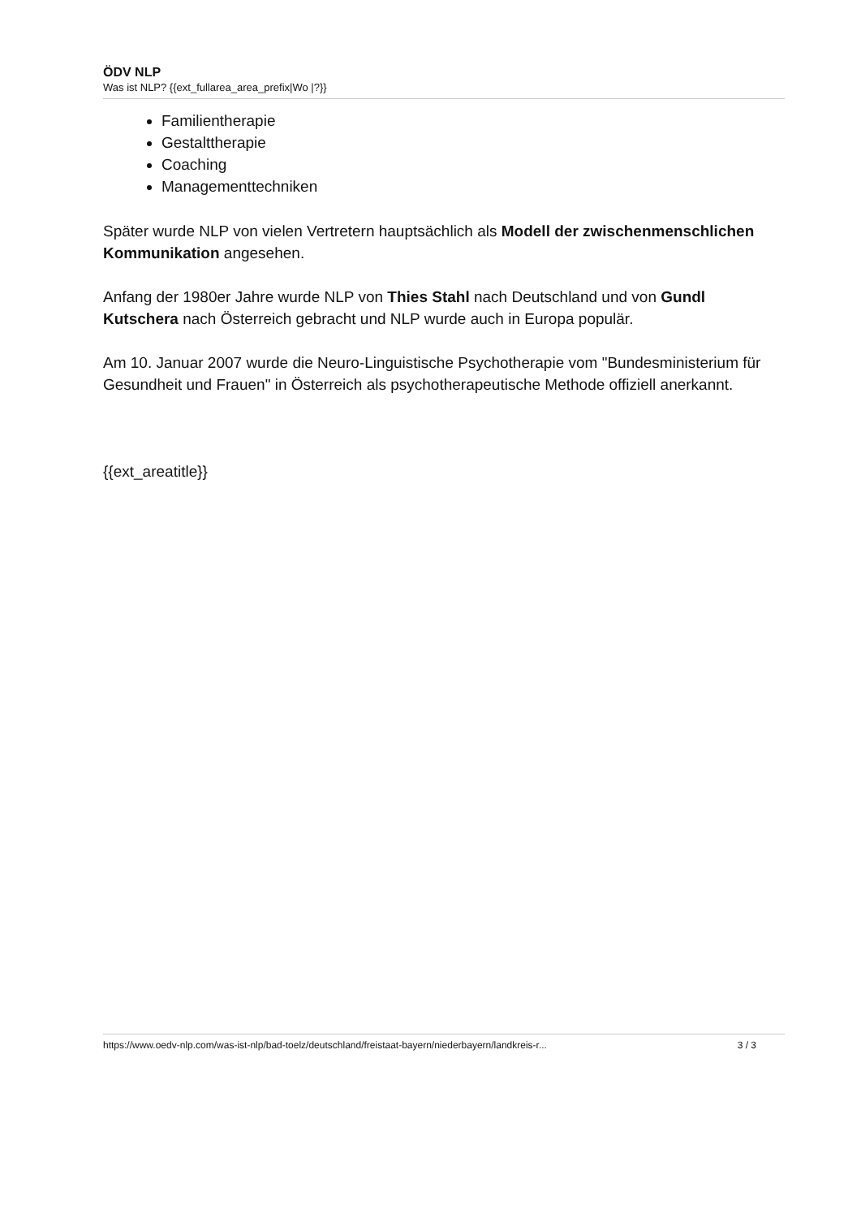ÖDV NLP
Was ist NLP? {{ext_fullarea_area_prefix|Wo |?}}
Familientherapie
Gestalttherapie
Coaching
Managementtechniken
Später wurde NLP von vielen Vertretern hauptsächlich als Modell der zwischenmenschlichen Kommunikation angesehen.
Anfang der 1980er Jahre wurde NLP von Thies Stahl nach Deutschland und von Gundl Kutschera nach Österreich gebracht und NLP wurde auch in Europa populär.
Am 10. Januar 2007 wurde die Neuro-Linguistische Psychotherapie vom "Bundesministerium für Gesundheit und Frauen" in Österreich als psychotherapeutische Methode offiziell anerkannt.
{{ext_areatitle}}
https://www.oedv-nlp.com/was-ist-nlp/bad-toelz/deutschland/freistaat-bayern/niederbayern/landkreis-r... 3 / 3